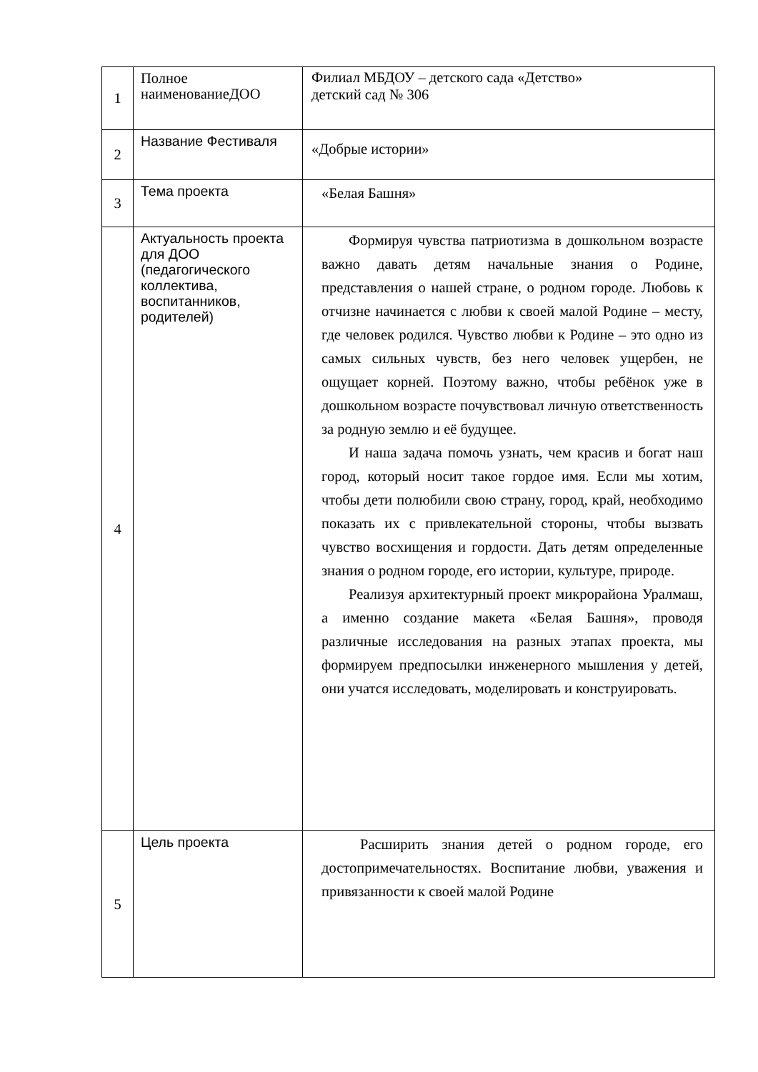| 1 | Полное наименованиеДОО | Филиал МБДОУ – детского сада «Детство» детский сад № 306 |
| 2 | Название Фестиваля | «Добрые истории» |
| 3 | Тема проекта | «Белая Башня» |
| 4 | Актуальность проекта для ДОО (педагогического коллектива, воспитанников, родителей) | Формируя чувства патриотизма в дошкольном возрасте важно давать детям начальные знания о Родине, представления о нашей стране, о родном городе. Любовь к отчизне начинается с любви к своей малой Родине – месту, где человек родился. Чувство любви к Родине – это одно из самых сильных чувств, без него человек ущербен, не ощущает корней. Поэтому важно, чтобы ребёнок уже в дошкольном возрасте почувствовал личную ответственность за родную землю и её будущее. И наша задача помочь узнать, чем красив и богат наш город, который носит такое гордое имя. Если мы хотим, чтобы дети полюбили свою страну, город, край, необходимо показать их с привлекательной стороны, чтобы вызвать чувство восхищения и гордости. Дать детям определенные знания о родном городе, его истории, культуре, природе. Реализуя архитектурный проект микрорайона Уралмаш, а именно создание макета «Белая Башня», проводя различные исследования на разных этапах проекта, мы формируем предпосылки инженерного мышления у детей, они учатся исследовать, моделировать и конструировать. |
| 5 | Цель проекта | Расширить знания детей о родном городе, его достопримечательностях. Воспитание любви, уважения и привязанности к своей малой Родине |